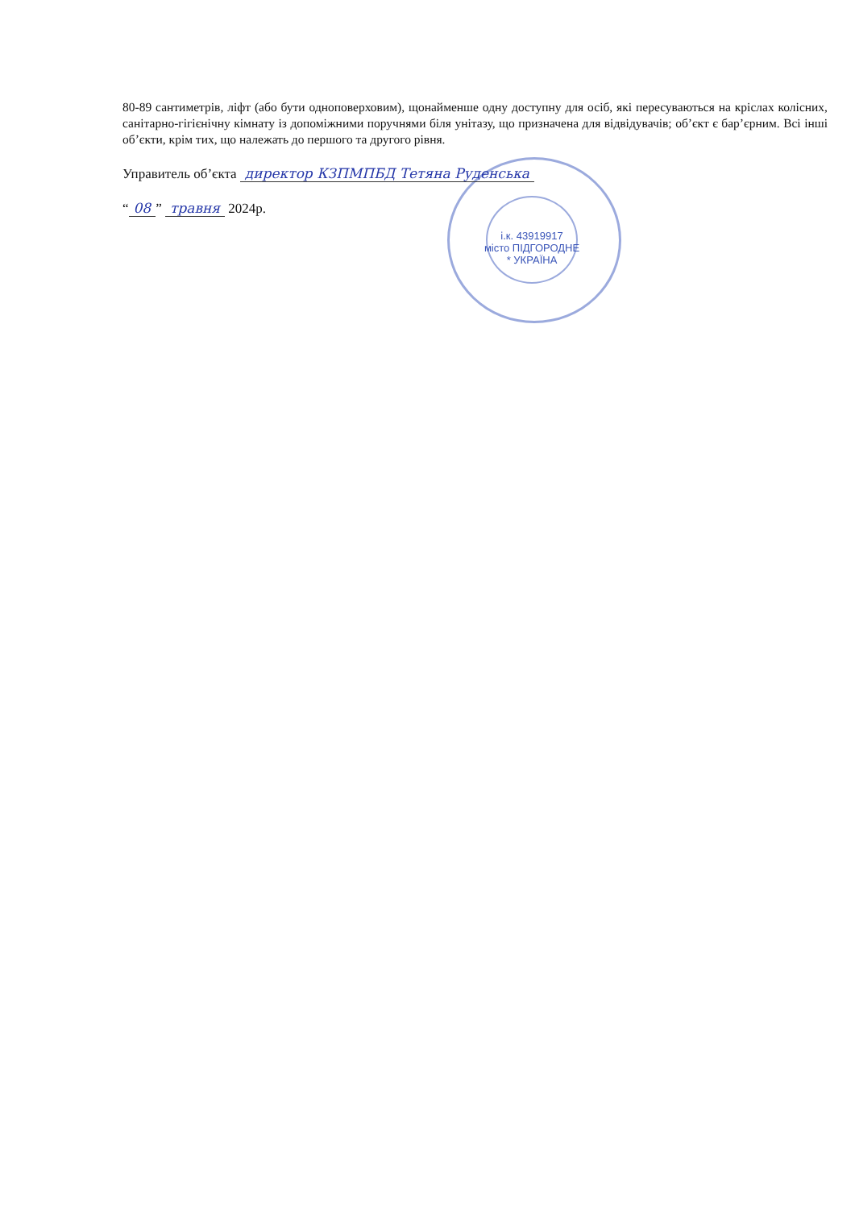80-89 сантиметрів, ліфт (або бути одноповерховим), щонайменше одну доступну для осіб, які пересуваються на кріслах колісних, санітарно-гігієнічну кімнату із допоміжними поручнями біля унітазу, що призначена для відвідувачів; об’єкт є бар’єрним. Всі інші об’єкти, крім тих, що належать до першого та другого рівня.
Управитель об’єкта директор КЗПМПБД Тетяна Руденська
“08” травня 2024р.
і.к. 43919917
місто ПІДГОРОДНЕ * УКРАЇНА